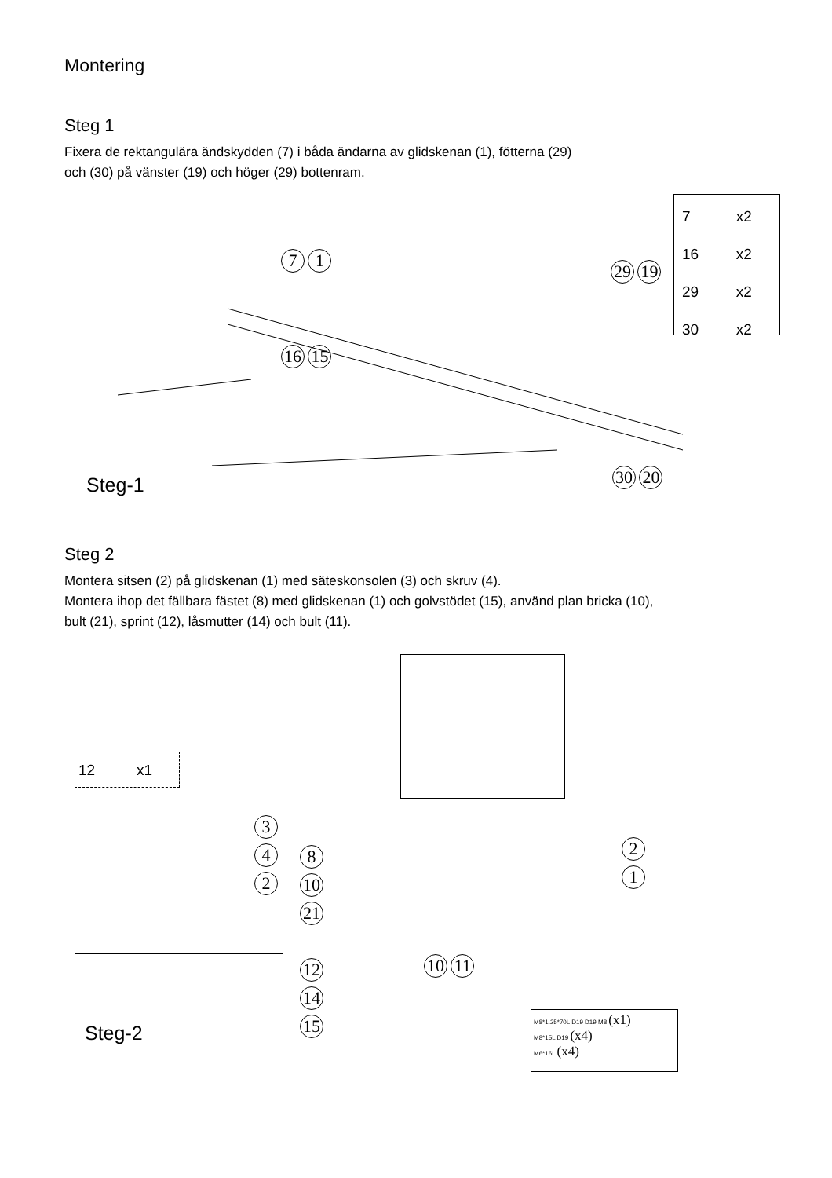Montering
Steg 1
Fixera de rektangulära ändskydden (7) i båda ändarna av glidskenan (1), fötterna (29)
och (30) på vänster (19) och höger (29) bottenram.
7 x2
16 x2
29 x2
30 x2
7 1
29 19
16 15
30 20
Steg-1
Steg 2
Montera sitsen (2) på glidskenan (1) med säteskonsolen (3) och skruv (4).
Montera ihop det fällbara fästet (8) med glidskenan (1) och golvstödet (15), använd plan bricka (10),
bult (21), sprint (12), låsmutter (14) och bult (11).
12 x1
3
4
2
8
10
21
12
14
15
10 11
2
1
M8*1.25*70L D19 D19 M8 (x1)
M8*15L D19 (x4)
M6*16L (x4)
Steg-2